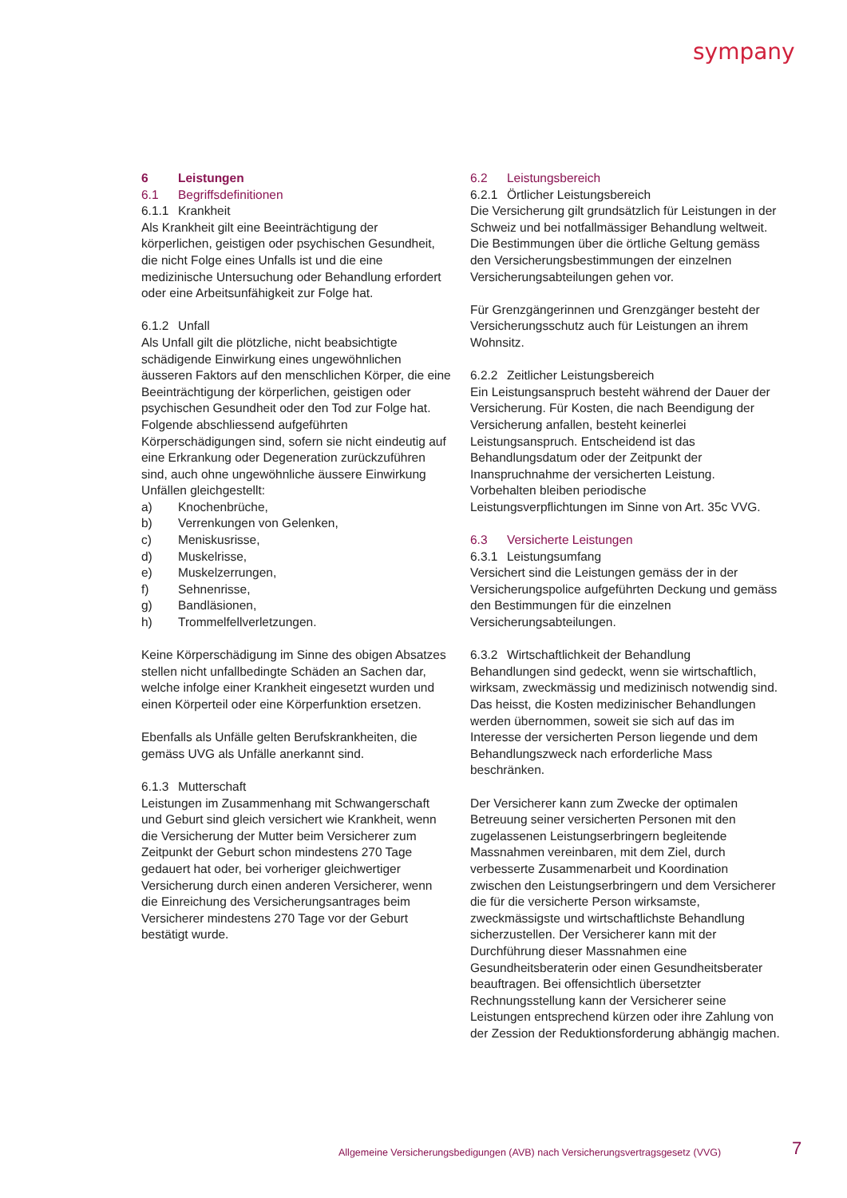sympany
6 Leistungen
6.1 Begriffsdefinitionen
6.1.1 Krankheit
Als Krankheit gilt eine Beeinträchtigung der körperlichen, geistigen oder psychischen Gesundheit, die nicht Folge eines Unfalls ist und die eine medizinische Untersuchung oder Behandlung erfordert oder eine Arbeitsunfähigkeit zur Folge hat.
6.1.2 Unfall
Als Unfall gilt die plötzliche, nicht beabsichtigte schädigende Einwirkung eines ungewöhnlichen äusseren Faktors auf den menschlichen Körper, die eine Beeinträchtigung der körperlichen, geistigen oder psychischen Gesundheit oder den Tod zur Folge hat. Folgende abschliessend aufgeführten Körperschädigungen sind, sofern sie nicht eindeutig auf eine Erkrankung oder Degeneration zurückzuführen sind, auch ohne ungewöhnliche äussere Einwirkung Unfällen gleichgestellt:
a) Knochenbrüche,
b) Verrenkungen von Gelenken,
c) Meniskusrisse,
d) Muskelrisse,
e) Muskelzerrungen,
f) Sehnenrisse,
g) Bandläsionen,
h) Trommelfellverletzungen.
Keine Körperschädigung im Sinne des obigen Absatzes stellen nicht unfallbedingte Schäden an Sachen dar, welche infolge einer Krankheit eingesetzt wurden und einen Körperteil oder eine Körperfunktion ersetzen.
Ebenfalls als Unfälle gelten Berufskrankheiten, die gemäss UVG als Unfälle anerkannt sind.
6.1.3 Mutterschaft
Leistungen im Zusammenhang mit Schwangerschaft und Geburt sind gleich versichert wie Krankheit, wenn die Versicherung der Mutter beim Versicherer zum Zeitpunkt der Geburt schon mindestens 270 Tage gedauert hat oder, bei vorheriger gleichwertiger Versicherung durch einen anderen Versicherer, wenn die Einreichung des Versicherungsantrages beim Versicherer mindestens 270 Tage vor der Geburt bestätigt wurde.
6.2 Leistungsbereich
6.2.1 Örtlicher Leistungsbereich
Die Versicherung gilt grundsätzlich für Leistungen in der Schweiz und bei notfallmässiger Behandlung weltweit. Die Bestimmungen über die örtliche Geltung gemäss den Versicherungsbestimmungen der einzelnen Versicherungsabteilungen gehen vor.
Für Grenzgängerinnen und Grenzgänger besteht der Versicherungsschutz auch für Leistungen an ihrem Wohnsitz.
6.2.2 Zeitlicher Leistungsbereich
Ein Leistungsanspruch besteht während der Dauer der Versicherung. Für Kosten, die nach Beendigung der Versicherung anfallen, besteht keinerlei Leistungsanspruch. Entscheidend ist das Behandlungsdatum oder der Zeitpunkt der Inanspruchnahme der versicherten Leistung. Vorbehalten bleiben periodische Leistungsverpflichtungen im Sinne von Art. 35c VVG.
6.3 Versicherte Leistungen
6.3.1 Leistungsumfang
Versichert sind die Leistungen gemäss der in der Versicherungspolice aufgeführten Deckung und gemäss den Bestimmungen für die einzelnen Versicherungsabteilungen.
6.3.2 Wirtschaftlichkeit der Behandlung
Behandlungen sind gedeckt, wenn sie wirtschaftlich, wirksam, zweckmässig und medizinisch notwendig sind. Das heisst, die Kosten medizinischer Behandlungen werden übernommen, soweit sie sich auf das im Interesse der versicherten Person liegende und dem Behandlungszweck nach erforderliche Mass beschränken.
Der Versicherer kann zum Zwecke der optimalen Betreuung seiner versicherten Personen mit den zugelassenen Leistungserbringern begleitende Massnahmen vereinbaren, mit dem Ziel, durch verbesserte Zusammenarbeit und Koordination zwischen den Leistungserbringern und dem Versicherer die für die versicherte Person wirksamste, zweckmässigste und wirtschaftlichste Behandlung sicherzustellen. Der Versicherer kann mit der Durchführung dieser Massnahmen eine Gesundheitsberaterin oder einen Gesundheitsberater beauftragen. Bei offensichtlich übersetzter Rechnungsstellung kann der Versicherer seine Leistungen entsprechend kürzen oder ihre Zahlung von der Zession der Reduktionsforderung abhängig machen.
Allgemeine Versicherungsbedigungen (AVB) nach Versicherungsvertragsgesetz (VVG)
7